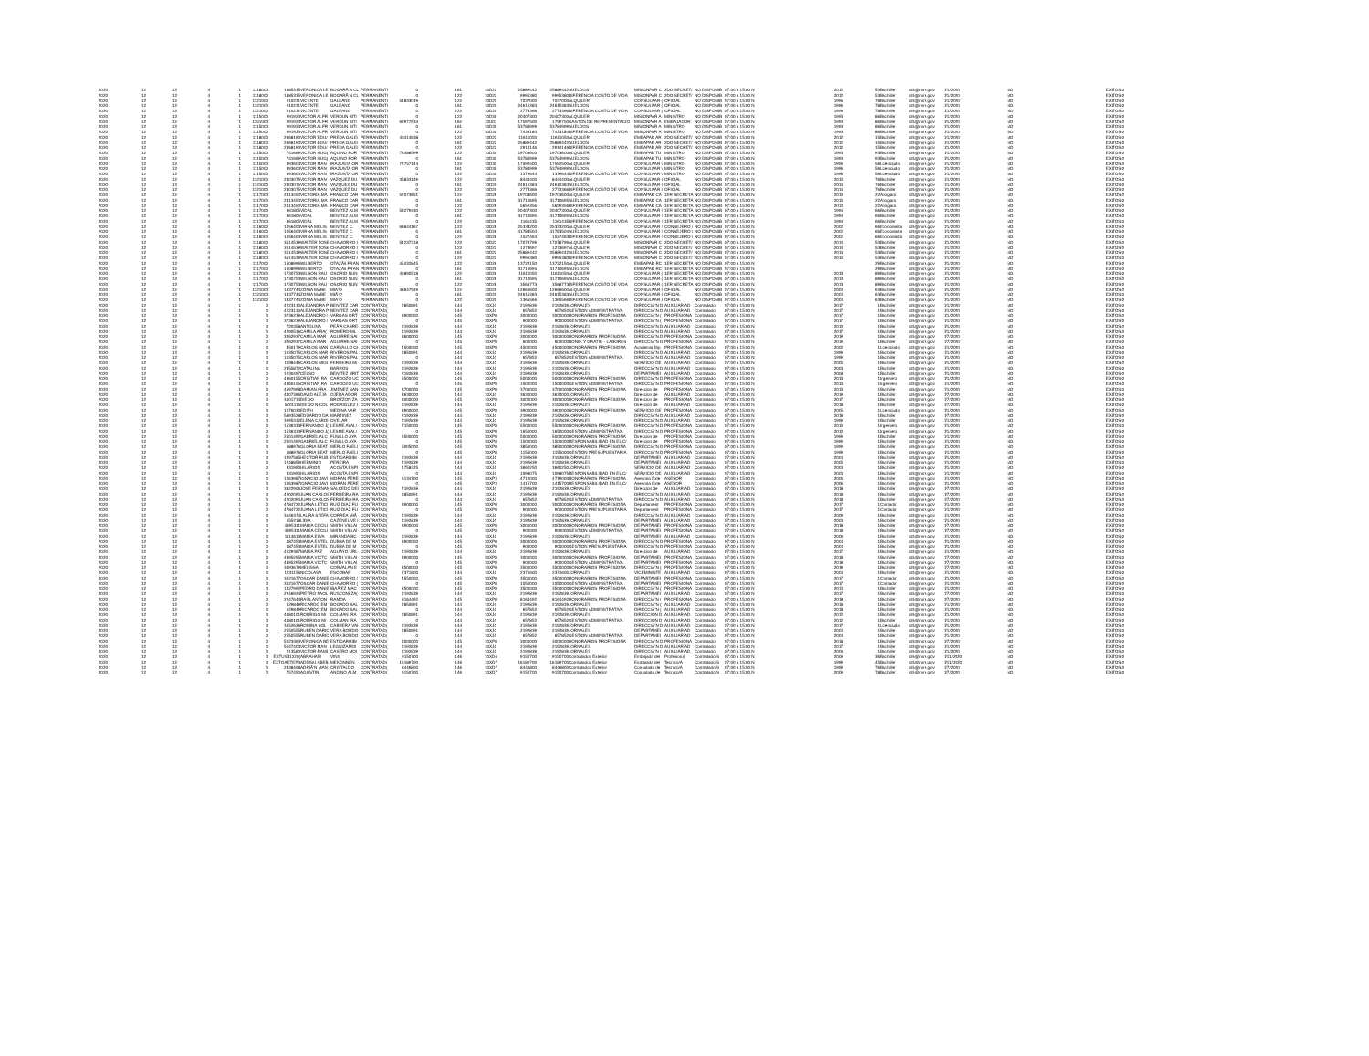| 2020 | 12 | 12 | 4 | 1 | 1118000 | 1885335 | VERONICA LE | BOGARÃ‘N CL | PERMANENTI | 0 | 161 | 10 | D22 | 25889442 | 25889442 | SUELDOS | MISIONPAR C | 2DO SECRET/ | NO DISPONIB | 07:00 a 15:00 N | 2012 | 53 | Bachiller | drh@mre.gov | 1/1/2020 | NO | EXITOSO |
| 2020 | 12 | 12 | 4 | 1 | 1118000 | 1885335 | VERONICA LE | BOGARÃ‘N CL | PERMANENTI | 0 | 122 | 10 | D22 | 9995380 | 9995380 | DIFERENCIA COSTO DE VIDA | MISIONPAR C | 2DO SECRET/ | NO DISPONIB | 07:00 a 15:00 N | 2012 | 53 | Bachiller | drh@mre.gov | 1/1/2020 | NO | EXITOSO |
| 2020 | 12 | 12 | 4 | 1 | 1121000 | 910231 | VICENTE | GALEANO | PERMANENTI | 54833049 | 122 | 10 | D20 | 7037000 | 7037000 | ALQUILER | CONSULPAR ( | OFICIAL | NO DISPONIB | 07:00 a 15:00 N | 1996 | 78 | Bachiller | drh@mre.gov | 1/1/2020 | NO | EXITOSO |
| 2020 | 12 | 12 | 4 | 1 | 1121000 | 910231 | VICENTE | GALEANO | PERMANENTI | 0 | 161 | 10 | D20 | 24615383 | 24615383 | SUELDOS | CONSULPAR ( | OFICIAL | NO DISPONIB | 07:00 a 15:00 N | 1996 | 78 | Bachiller | drh@mre.gov | 1/1/2020 | NO | EXITOSO |
| 2020 | 12 | 12 | 4 | 1 | 1121000 | 910231 | VICENTE | GALEANO | PERMANENTI | 0 | 122 | 10 | D20 | 2773366 | 2773366 | DIFERENCIA COSTO DE VIDA | CONSULPAR ( | OFICIAL | NO DISPONIB | 07:00 a 15:00 N | 1996 | 78 | Bachiller | drh@mre.gov | 1/1/2020 | NO | EXITOSO |
| 2020 | 12 | 12 | 4 | 1 | 1115000 | 991923 | VICTOR ALFR | VERDUN BIT/ | PERMANENTI | 0 | 122 | 10 | D30 | 20407300 | 20407300 | ALQUILER | MISIONPAR A | MINISTRO | NO DISPONIB | 07:00 a 15:00 N | 1993 | 86 | Bachiller | drh@mre.gov | 1/1/2020 | NO | EXITOSO |
| 2020 | 12 | 12 | 4 | 1 | 1151000 | 991923 | VICTOR ALFR | VERDUN BIT/ | PERMANENTI | 62977933 | 162 | 10 | U03 | 17597500 | 1759750 | GASTOS DE REPRESENTACIO | MISIONPAR A | EMBAJADOR | NO DISPONIB | 07:00 a 15:00 N | 1993 | 86 | Bachiller | drh@mre.gov | 1/1/2020 | NO | EXITOSO |
| 2020 | 12 | 12 | 4 | 1 | 1115000 | 991923 | VICTOR ALFR | VERDUN BIT/ | PERMANENTI | 0 | 161 | 10 | D30 | 53784999 | 53784999 | SUELDOS | MISIONPAR A | MINISTRO | NO DISPONIB | 07:00 a 15:00 N | 1993 | 86 | Bachiller | drh@mre.gov | 1/1/2020 | NO | EXITOSO |
| 2020 | 12 | 12 | 4 | 1 | 1115000 | 991923 | VICTOR ALFR | VERDUN BIT/ | PERMANENTI | 0 | 122 | 30 | D30 | 7433184 | 7433184 | DIFERENCIA COSTO DE VIDA | MISIONPAR A | MINISTRO | NO DISPONIB | 07:00 a 15:00 N | 1993 | 86 | Bachiller | drh@mre.gov | 1/1/2020 | NO | EXITOSO |
| 2020 | 12 | 12 | 4 | 1 | 1118000 | 2868190 | VICTOR EDU/ | PREDA GALE/ | PERMANENTI | 40414638 | 122 | 10 | D22 | 11611050 | 11611050 | ALQUILER | EMBAPAR AR | 2DO SECRET/ | NO DISPONIB | 07:00 a 15:00 N | 2012 | 15 | Bachiller | drh@mre.gov | 1/1/2020 | NO | EXITOSO |
| 2020 | 12 | 12 | 4 | 1 | 1118000 | 2868190 | VICTOR EDU/ | PREDA GALE/ | PERMANENTI | 0 | 161 | 10 | D22 | 25889442 | 25889442 | SUELDOS | EMBAPAR AR | 2DO SECRET/ | NO DISPONIB | 07:00 a 15:00 N | 2012 | 15 | Bachiller | drh@mre.gov | 1/1/2020 | NO | EXITOSO |
| 2020 | 12 | 12 | 4 | 1 | 1118000 | 2868190 | VICTOR EDU/ | PREDA GALE/ | PERMANENTI | 0 | 122 | 10 | D22 | 2914146 | 2914146 | DIFERENCIA COSTO DE VIDA | EMBAPAR AR | 2DO SECRET/ | NO DISPONIB | 07:00 a 15:00 N | 2012 | 15 | Bachiller | drh@mre.gov | 1/1/2020 | NO | EXITOSO |
| 2020 | 12 | 12 | 4 | 1 | 1115000 | 741669 | VICTOR HUG( | AQUINO FOR | PERMANENTI | 73488599 | 122 | 10 | D30 | 19703600 | 19703600 | ALQUILER | EMBAPAR TU | MINISTRO | NO DISPONIB | 07:00 a 15:00 N | 1993 | 93 | Bachiller | drh@mre.gov | 1/1/2020 | NO | EXITOSO |
| 2020 | 12 | 12 | 4 | 1 | 1115000 | 741669 | VICTOR HUG( | AQUINO FOR | PERMANENTI | 0 | 161 | 10 | D30 | 53784999 | 53784999 | SUELDOS | EMBAPAR TU | MINISTRO | NO DISPONIB | 07:00 a 15:00 N | 1993 | 93 | Bachiller | drh@mre.gov | 1/1/2020 | NO | EXITOSO |
| 2020 | 12 | 12 | 4 | 1 | 1115000 | 393603 | VICTOR MAN | IRAZUSTA OR | PERMANENTI | 72757143 | 122 | 10 | D30 | 17592500 | 17592500 | ALQUILER | CONSULPAR \ | MINISTRO | NO DISPONIB | 07:00 a 15:00 N | 1996 | 56 | Licenciado | drh@mre.gov | 1/1/2020 | NO | EXITOSO |
| 2020 | 12 | 12 | 4 | 1 | 1115000 | 393603 | VICTOR MAN | IRAZUSTA OR | PERMANENTI | 0 | 161 | 10 | D30 | 53784999 | 53784999 | SUELDOS | CONSULPAR \ | MINISTRO | NO DISPONIB | 07:00 a 15:00 N | 1996 | 56 | Licenciado | drh@mre.gov | 1/1/2020 | NO | EXITOSO |
| 2020 | 12 | 12 | 4 | 1 | 1115000 | 393603 | VICTOR MAN | IRAZUSTA OR | PERMANENTI | 0 | 122 | 10 | D30 | 1379644 | 1379644 | DIFERENCIA COSTO DE VIDA | CONSULPAR \ | MINISTRO | NO DISPONIB | 07:00 a 15:00 N | 1996 | 56 | Licenciado | drh@mre.gov | 1/1/2020 | NO | EXITOSO |
| 2020 | 12 | 12 | 4 | 1 | 1121000 | 2303075 | VICTOR MAN | VAZQUEZ DU | PERMANENTI | 35833149 | 122 | 10 | D20 | 8444400 | 8444400 | ALQUILER | CONSULPAR I | OFICIAL | NO DISPONIB | 07:00 a 15:00 N | 2014 | 76 | Bachiller | drh@mre.gov | 1/1/2020 | NO | EXITOSO |
| 2020 | 12 | 12 | 4 | 1 | 1121000 | 2303075 | VICTOR MAN | VAZQUEZ DU | PERMANENTI | 0 | 161 | 10 | D20 | 24615383 | 24615383 | SUELDOS | CONSULPAR I | OFICIAL | NO DISPONIB | 07:00 a 15:00 N | 2014 | 76 | Bachiller | drh@mre.gov | 1/1/2020 | NO | EXITOSO |
| 2020 | 12 | 12 | 4 | 1 | 1121000 | 2303075 | VICTOR MAN | VAZQUEZ DU | PERMANENTI | 0 | 122 | 10 | D20 | 2773366 | 2773366 | DIFERENCIA COSTO DE VIDA | CONSULPAR I | OFICIAL | NO DISPONIB | 07:00 a 15:00 N | 2014 | 76 | Bachiller | drh@mre.gov | 1/1/2020 | NO | EXITOSO |
| 2020 | 12 | 12 | 4 | 1 | 1117000 | 2313450 | VICTORIA MA | FRANCO CAR | PERMANENTI | 57073651 | 122 | 10 | D26 | 19703600 | 19703600 | ALQUILER | EMBAPAR CA | 1ER SECRETA | NO DISPONIB | 07:00 a 15:00 N | 2010 | 22 | Abogado | drh@mre.gov | 1/1/2020 | NO | EXITOSO |
| 2020 | 12 | 12 | 4 | 1 | 1117000 | 2313450 | VICTORIA MA | FRANCO CAR | PERMANENTI | 0 | 161 | 10 | D26 | 31710695 | 31710695 | SUELDOS | EMBAPAR CA | 1ER SECRETA | NO DISPONIB | 07:00 a 15:00 N | 2010 | 22 | Abogado | drh@mre.gov | 1/1/2020 | NO | EXITOSO |
| 2020 | 12 | 12 | 4 | 1 | 1117000 | 2313450 | VICTORIA MA | FRANCO CAR | PERMANENTI | 0 | 122 | 10 | D26 | 5659356 | 5659356 | DIFERENCIA COSTO DE VIDA | EMBAPAR CA | 1ER SECRETA | NO DISPONIB | 07:00 a 15:00 N | 2010 | 22 | Abogado | drh@mre.gov | 1/1/2020 | NO | EXITOSO |
| 2020 | 12 | 12 | 4 | 1 | 1117000 | 861805 | VIDAL | BENITEZ ALM | PERMANENTI | 53279430 | 122 | 10 | D26 | 20407300 | 20407300 | ALQUILER | CONSULPAR ! | 1ER SECRETA | NO DISPONIB | 07:00 a 15:00 N | 1994 | 66 | Bachiller | drh@mre.gov | 1/1/2020 | NO | EXITOSO |
| 2020 | 12 | 12 | 4 | 1 | 1117000 | 861805 | VIDAL | BENITEZ ALM | PERMANENTI | 0 | 161 | 10 | D26 | 31710695 | 31710695 | SUELDOS | CONSULPAR ! | 1ER SECRETA | NO DISPONIB | 07:00 a 15:00 N | 1994 | 66 | Bachiller | drh@mre.gov | 1/1/2020 | NO | EXITOSO |
| 2020 | 12 | 12 | 4 | 1 | 1117000 | 861805 | VIDAL | BENITEZ ALM | PERMANENTI | 0 | 122 | 10 | D26 | 1161435 | 1161435 | DIFERENCIA COSTO DE VIDA | CONSULPAR ! | 1ER SECRETA | NO DISPONIB | 07:00 a 15:00 N | 1994 | 66 | Bachiller | drh@mre.gov | 1/1/2020 | NO | EXITOSO |
| 2020 | 12 | 12 | 4 | 1 | 1116000 | 1056403 | VIRNA MELIS | BENITEZ C. | PERMANENTI | 68644167 | 122 | 10 | D28 | 25333200 | 25333200 | ALQUILER | CONSULPAR ! | CONSEJERO \ | NO DISPONIB | 07:00 a 15:00 N | 2002 | 66 | Economista | drh@mre.gov | 1/1/2020 | NO | EXITOSO |
| 2020 | 12 | 12 | 4 | 1 | 1116000 | 1056403 | VIRNA MELIS | BENITEZ C. | PERMANENTI | 0 | 161 | 10 | D28 | 41783504 | 41783504 | SUELDOS | CONSULPAR ! | CONSEJERO \ | NO DISPONIB | 07:00 a 15:00 N | 2002 | 66 | Economista | drh@mre.gov | 1/1/2020 | NO | EXITOSO |
| 2020 | 12 | 12 | 4 | 1 | 1116000 | 1056403 | VIRNA MELIS | BENITEZ C. | PERMANENTI | 0 | 122 | 10 | D28 | 1527463 | 1527463 | DIFERENCIA COSTO DE VIDA | CONSULPAR ! | CONSEJERO \ | NO DISPONIB | 07:00 a 15:00 N | 2002 | 66 | Economista | drh@mre.gov | 1/1/2020 | NO | EXITOSO |
| 2020 | 12 | 12 | 4 | 1 | 1118000 | 3514539 | WALTER JOSE | CHAMORRO I | PERMANENTI | 54237318 | 122 | 10 | D22 | 17078799 | 17078799 | ALQUILER | MISIONPAR C | 2DO SECRET/ | NO DISPONIB | 07:00 a 15:00 N | 2014 | 53 | Bachiller | drh@mre.gov | 1/1/2020 | NO | EXITOSO |
| 2020 | 12 | 12 | 4 | 1 | 1118000 | 3514539 | WALTER JOSE | CHAMORRO I | PERMANENTI | 0 | 122 | 10 | D22 | 1273697 | 1273697 | ALQUILER | MISIONPAR C | 2DO SECRET/ | NO DISPONIB | 07:00 a 15:00 N | 2014 | 53 | Bachiller | drh@mre.gov | 1/1/2020 | NO | EXITOSO |
| 2020 | 12 | 12 | 4 | 1 | 1118000 | 3514539 | WALTER JOSE | CHAMORRO I | PERMANENTI | 0 | 161 | 10 | D22 | 25889442 | 25889442 | SUELDOS | MISIONPAR C | 2DO SECRET/ | NO DISPONIB | 07:00 a 15:00 N | 2014 | 53 | Bachiller | drh@mre.gov | 1/1/2020 | NO | EXITOSO |
| 2020 | 12 | 12 | 4 | 1 | 1118000 | 3514539 | WALTER JOSE | CHAMORRO I | PERMANENTI | 0 | 122 | 10 | D22 | 9995380 | 9995380 | DIFERENCIA COSTO DE VIDA | MISIONPAR C | 2DO SECRET/ | NO DISPONIB | 07:00 a 15:00 N | 2014 | 53 | Bachiller | drh@mre.gov | 1/1/2020 | NO | EXITOSO |
| 2020 | 12 | 12 | 4 | 1 | 1117000 | 1508996 | WILBERTO | OTAZÃš FRAN | PERMANENTI | 45432845 | 122 | 10 | D26 | 13722150 | 13722150 | ALQUILER | EMBAPAR RC | 1ER SECRETA | NO DISPONIB | 07:00 a 15:00 N | | 29 | Bachiller | drh@mre.gov | 1/1/2020 | NO | EXITOSO |
| 2020 | 12 | 12 | 4 | 1 | 1117000 | 1508996 | WILBERTO | OTAZÃš FRAN | PERMANENTI | 0 | 161 | 10 | D26 | 31710695 | 31710695 | SUELDOS | EMBAPAR RC | 1ER SECRETA | NO DISPONIB | 07:00 a 15:00 N | | 29 | Bachiller | drh@mre.gov | 1/1/2020 | NO | EXITOSO |
| 2020 | 12 | 12 | 4 | 1 | 1117000 | 1730753 | WILSON RAU | OSORIO NUN | PERMANENTI | 46890518 | 122 | 10 | D26 | 11611050 | 11611050 | ALQUILER | CONSULPAR ( | 1ER SECRETA | NO DISPONIB | 07:00 a 15:00 N | 2013 | 89 | Bachiller | drh@mre.gov | 1/1/2020 | NO | EXITOSO |
| 2020 | 12 | 12 | 4 | 1 | 1117000 | 1730753 | WILSON RAU | OSORIO NUN | PERMANENTI | 0 | 161 | 10 | D26 | 31710695 | 31710695 | SUELDOS | CONSULPAR ( | 1ER SECRETA | NO DISPONIB | 07:00 a 15:00 N | 2013 | 89 | Bachiller | drh@mre.gov | 1/1/2020 | NO | EXITOSO |
| 2020 | 12 | 12 | 4 | 1 | 1117000 | 1730753 | WILSON RAU | OSORIO NUN | PERMANENTI | 0 | 122 | 10 | D26 | 3568773 | 3568773 | DIFERENCIA COSTO DE VIDA | CONSULPAR ( | 1ER SECRETA | NO DISPONIB | 07:00 a 15:00 N | 2013 | 89 | Bachiller | drh@mre.gov | 1/1/2020 | NO | EXITOSO |
| 2020 | 12 | 12 | 4 | 1 | 1121000 | 1337744 | ZONIA MABE | MIÃ‘O | PERMANENTI | 38647549 | 122 | 10 | D20 | 12666600 | 12666600 | ALQUILER | CONSULPAR I | OFICIAL | NO DISPONIB | 07:00 a 15:00 N | 2004 | 63 | Bachiller | drh@mre.gov | 1/1/2020 | NO | EXITOSO |
| 2020 | 12 | 12 | 4 | 1 | 1121000 | 1337744 | ZONIA MABE | MIÃ‘O | PERMANENTI | 0 | 161 | 10 | D20 | 24615383 | 24615383 | SUELDOS | CONSULPAR I | OFICIAL | NO DISPONIB | 07:00 a 15:00 N | 2004 | 63 | Bachiller | drh@mre.gov | 1/1/2020 | NO | EXITOSO |
| 2020 | 12 | 12 | 4 | 1 | 1121000 | 1337744 | ZONIA MABE | MIÃ‘O | PERMANENTI | 0 | 122 | 10 | D20 | 1365566 | 1365566 | DIFERENCIA COSTO DE VIDA | CONSULPAR I | OFICIAL | NO DISPONIB | 07:00 a 15:00 N | 2004 | 63 | Bachiller | drh@mre.gov | 1/1/2020 | NO | EXITOSO |
| 2020 | 12 | 12 | 4 | 1 | 0 | 4223130 | ALEJANDRA P | BENITEZ CAR | CONTRATAD( | 2850691 | 144 | 10 | XJ4 | 2192839 | 2192839 | JORNALES | DIRECCIÃ“N D | AUXILIAR AD | Contratado | 07:00 a 15:00 N | 2017 | 1 | Bachiller | drh@mre.gov | 1/1/2020 | NO | EXITOSO |
| 2020 | 12 | 12 | 4 | 1 | 0 | 4223130 | ALEJANDRA P | BENITEZ CAR | CONTRATAD( | 0 | 144 | 10 | XJ4 | 657852 | 657852 | GESTION ADMINISTRATIVA | DIRECCIÃ“N D | AUXILIAR AD | Contratado | 07:00 a 15:00 N | 2017 | 1 | Bachiller | drh@mre.gov | 1/1/2020 | NO | EXITOSO |
| 2020 | 12 | 12 | 4 | 1 | 0 | 3736239 | ALEJANDRO / | VARGAS ORT | CONTRATAD( | 3900000 | 145 | 10 | XP8 | 3000000 | 3000000 | HONORARIOS PROFESIONA | DIRECCIÃ“N ( | PROFESIONA | Contratado | 07:00 a 15:00 N | 2017 | 1 | Bachiller | drh@mre.gov | 1/1/2020 | NO | EXITOSO |
| 2020 | 12 | 12 | 4 | 1 | 0 | 3736239 | ALEJANDRO / | VARGAS ORT | CONTRATAD( | 0 | 145 | 30 | XP8 | 900000 | 900000 | GESTION ADMINISTRATIVA | DIRECCIÃ“N ( | PROFESIONA | Contratado | 07:00 a 15:00 N | 2017 | 1 | Bachiller | drh@mre.gov | 1/1/2020 | NO | EXITOSO |
| 2020 | 12 | 12 | 4 | 1 | 0 | 720358 | ANTOLINA | PEÃ‘A CABRE | CONTRATAD( | 2192839 | 144 | 10 | XJ4 | 2192839 | 2192839 | JORNALES | DIRECCIÃ“N D | AUXILIAR AD | Contratado | 07:00 a 15:00 N | 2010 | 1 | Bachiller | drh@mre.gov | 1/1/2020 | NO | EXITOSO |
| 2020 | 12 | 12 | 4 | 1 | 0 | 4290536 | CAMILA ARA( | ROMERO ML | CONTRATAD( | 2192839 | 144 | 10 | XJ4 | 2192839 | 2192839 | JORNALES | DIRECCIÃ“N D | AUXILIAR AD | Contratado | 07:00 a 15:00 N | 2017 | 1 | Bachiller | drh@mre.gov | 1/1/2020 | NO | EXITOSO |
| 2020 | 12 | 12 | 4 | 1 | 0 | 3262937 | CAMILA MAR | AGUIRRE SAI | CONTRATAD( | 3600000 | 145 | 10 | XP8 | 3000000 | 3000000 | HONORARIOS PROFESIONA | DIRECCIÃ“N D | PROFESIONA | Contratado | 07:00 a 15:00 N | 2019 | 1 | Bachiller | drh@mre.gov | 1/7/2020 | NO | EXITOSO |
| 2020 | 12 | 12 | 4 | 1 | 0 | 3262937 | CAMILA MAR | AGUIRRE SAI | CONTRATAD( | 0 | 145 | 30 | XP8 | 600000 | 600000 | BONIF. Y GRATIF. - LABORES | DIRECCIÃ“N D | PROFESIONA | Contratado | 07:00 a 15:00 N | 2019 | 1 | Bachiller | drh@mre.gov | 1/7/2020 | NO | EXITOSO |
| 2020 | 12 | 12 | 4 | 1 | 0 | 350179 | CARLOS MAN | CARVALLO GI | CONTRATAD( | 4500000 | 145 | 30 | XP8 | 4500000 | 4500000 | HONORARIOS PROFESIONA | Academia Dip | PROFESIONA | Contratado | 07:00 a 15:00 N | 2002 | 1 | Licenciado | drh@mre.gov | 1/1/2020 | NO | EXITOSO |
| 2020 | 12 | 12 | 4 | 1 | 0 | 1035075 | CARLOS MAR | RIVEROS PAL | CONTRATAD( | 2850691 | 144 | 10 | XJ4 | 2192839 | 2192839 | JORNALES | DIRECCIÃ“N D | AUXILIAR AD | Contratado | 07:00 a 15:00 N | 1999 | 1 | Bachiller | drh@mre.gov | 1/1/2020 | NO | EXITOSO |
| 2020 | 12 | 12 | 4 | 1 | 0 | 1035075 | CARLOS MAR | RIVEROS PAL | CONTRATAD( | 0 | 144 | 10 | XJ4 | 657852 | 657852 | GESTION ADMINISTRATIVA | DIRECCIÃ“N D | AUXILIAR AD | Contratado | 07:00 a 15:00 N | 1999 | 1 | Bachiller | drh@mre.gov | 1/1/2020 | NO | EXITOSO |
| 2020 | 12 | 12 | 4 | 1 | 0 | 1198446 | CARLOS MIGI | FERREIRA M/ | CONTRATAD( | 2192839 | 144 | 10 | XJ4 | 2192839 | 2192839 | JORNALES | SERVICIO DE | AUXILIAR AD | Contratado | 07:00 a 15:00 N | 2005 | 1 | Bachiller | drh@mre.gov | 1/1/2020 | NO | EXITOSO |
| 2020 | 12 | 12 | 4 | 1 | 0 | 2355872 | CATALINA | BARROS | CONTRATAD( | 2192839 | 144 | 10 | XJ4 | 2192839 | 2192839 | JORNALES | DIRECCIÃ“N D | AUXILIAR AD | Contratado | 07:00 a 15:00 N | 2003 | 1 | Bachiller | drh@mre.gov | 1/1/2020 | NO | EXITOSO |
| 2020 | 12 | 12 | 4 | 1 | 0 | 1230497 | CELSO | BENITEZ BRIT | CONTRATAD( | 2192839 | 144 | 10 | XJ4 | 2192839 | 2192839 | JORNALES | DEPARTAMEI | AUXILIAR AD | Contratado | 07:00 a 15:00 N | 2008 | 1 | Bachiller | drh@mre.gov | 1/1/2020 | NO | EXITOSO |
| 2020 | 12 | 12 | 4 | 1 | 0 | 4360155 | CRISTIAN RA | CARDOZO UC | CONTRATAD( | 6500000 | 145 | 30 | XP8 | 5000000 | 5000000 | HONORARIOS PROFESIONA | DIRECCIÃ“N D | PROFESIONA | Contratado | 07:00 a 15:00 N | 2013 | 1 | Ingeniero | drh@mre.gov | 1/1/2020 | NO | EXITOSO |
| 2020 | 12 | 12 | 4 | 1 | 0 | 4360155 | CRISTIAN RA | CARDOZO UC | CONTRATAD( | 0 | 145 | 30 | XP8 | 1500000 | 1500000 | GESTION ADMINISTRATIVA | DIRECCIÃ“N D | PROFESIONA | Contratado | 07:00 a 15:00 N | 2013 | 1 | Ingeniero | drh@mre.gov | 1/1/2020 | NO | EXITOSO |
| 2020 | 12 | 12 | 4 | 1 | 0 | 4597998 | DAMIAN FRA | JIMENEZ SAN | CONTRATAD( | 3700000 | 145 | 10 | XP8 | 3700000 | 3700000 | HONORARIOS PROFESIONA | Direccion de | PROFESIONA | Contratado | 07:00 a 15:00 N | 2013 | 1 | Bachiller | drh@mre.gov | 1/1/2020 | NO | EXITOSO |
| 2020 | 12 | 12 | 4 | 1 | 0 | 4407366 | DAVID ALEJA | OJEDA ADOR | CONTRATAD( | 3630000 | 144 | 10 | XJ4 | 3630000 | 3630000 | JORNALES | Direccion de | AUXILIAR AD | Contratado | 07:00 a 15:00 N | 2019 | 1 | Bachiller | drh@mre.gov | 1/7/2020 | NO | EXITOSO |
| 2020 | 12 | 12 | 4 | 1 | 0 | 3601714 | DIEGO | BROZZON ZA | CONTRATAD( | 3000000 | 145 | 10 | XP8 | 3000000 | 3000000 | HONORARIOS PROFESIONA | Direccion de | PROFESIONA | Contratado | 07:00 a 15:00 N | 2017 | 1 | Bachiller | drh@mre.gov | 1/7/2020 | NO | EXITOSO |
| 2020 | 12 | 12 | 4 | 1 | 0 | 5201115 | DIEGO NICOL | RODRIGUEZ I | CONTRATAD( | 2192839 | 144 | 10 | XJ4 | 2192839 | 2192839 | JORNALES | Direccion de | AUXILIAR AD | Contratado | 07:00 a 15:00 N | 2018 | 1 | Bachiller | drh@mre.gov | 1/7/2020 | NO | EXITOSO |
| 2020 | 12 | 12 | 4 | 1 | 0 | 1076030 | EDITH | MEDINA VAR | CONTRATAD( | 3900000 | 145 | 30 | XP8 | 3900000 | 3900000 | HONORARIOS PROFESIONA | SERVICIO DE | PROFESIONA | Contratado | 07:00 a 15:00 N | 2005 | 1 | Licenciado | drh@mre.gov | 1/1/2020 | NO | EXITOSO |
| 2020 | 12 | 12 | 4 | 1 | 0 | 5893528 | EDUARDO DA | MARTINEZ | CONTRATAD( | 2192839 | 144 | 10 | XJ4 | 2192839 | 2192839 | JORNALES | DIRECCIÃ“N D | AUXILIAR AD | Contratado | 07:00 a 15:00 N | 2018 | 1 | Bachiller | drh@mre.gov | 1/7/2020 | NO | EXITOSO |
| 2020 | 12 | 12 | 4 | 1 | 0 | 3995312 | ELENA CAROI | OVELAR | CONTRATAD( | 2192839 | 144 | 10 | XJ4 | 2192839 | 2192839 | JORNALES | DIRECCIÃ“N D | AUXILIAR AD | Contratado | 07:00 a 15:00 N | 1999 | 1 | Bachiller | drh@mre.gov | 1/1/2020 | NO | EXITOSO |
| 2020 | 12 | 12 | 4 | 1 | 0 | 1536333 | FERNANDO J( | LESME AYAL/ | CONTRATAD( | 7150000 | 145 | 30 | XP8 | 5500000 | 5500000 | HONORARIOS PROFESIONA | DIRECCIÃ“N D | PROFESIONA | Contratado | 07:00 a 15:00 N | 2010 | 1 | Ingeniero | drh@mre.gov | 1/1/2020 | NO | EXITOSO |
| 2020 | 12 | 12 | 4 | 1 | 0 | 1536333 | FERNANDO J( | LESME AYAL/ | CONTRATAD( | 0 | 145 | 30 | XP8 | 1650000 | 1650000 | GESTION ADMINISTRATIVA | DIRECCIÃ“N D | PROFESIONA | Contratado | 07:00 a 15:00 N | 2010 | 1 | Ingeniero | drh@mre.gov | 1/1/2020 | NO | EXITOSO |
| 2020 | 12 | 12 | 4 | 1 | 0 | 2501492 | GABRIEL ALC | FUSILLO AYA | CONTRATAD( | 6500000 | 145 | 30 | XP8 | 5000000 | 5000000 | HONORARIOS PROFESIONA | Direccion de | PROFESIONA | Contratado | 07:00 a 15:00 N | 1999 | 1 | Bachiller | drh@mre.gov | 1/1/2020 | NO | EXITOSO |
| 2020 | 12 | 12 | 4 | 1 | 0 | 2501492 | GABRIEL ALC | FUSILLO AYA | CONTRATAD( | 0 | 145 | 30 | XP8 | 1500000 | 1500000 | RESPONSABILIDAD EN EL C/ | Direccion de | PROFESIONA | Contratado | 07:00 a 15:00 N | 1999 | 1 | Bachiller | drh@mre.gov | 1/1/2020 | NO | EXITOSO |
| 2020 | 12 | 12 | 4 | 1 | 0 | 688976 | GLORIA BEAT | MERLO FAELI | CONTRATAD( | 5005000 | 145 | 30 | XP8 | 3850000 | 3850000 | HONORARIOS PROFESIONA | DIRECCIÃ“N D | PROFESIONA | Contratado | 07:00 a 15:00 N | 1999 | 1 | Bachiller | drh@mre.gov | 1/1/2020 | NO | EXITOSO |
| 2020 | 12 | 12 | 4 | 1 | 0 | 688976 | GLORIA BEAT | MERLO FAELI | CONTRATAD( | 0 | 145 | 30 | XP8 | 1155000 | 1155000 | GESTION PRESUPUESTARIA | DIRECCIÃ“N D | PROFESIONA | Contratado | 07:00 a 15:00 N | 1999 | 1 | Bachiller | drh@mre.gov | 1/1/2020 | NO | EXITOSO |
| 2020 | 12 | 12 | 4 | 1 | 0 | 1297585 | HECTOR RUB | ESTIGARRIB/ | CONTRATAD( | 2192839 | 144 | 10 | XJ4 | 2192839 | 2192839 | JORNALES | DEPARTAMEI | AUXILIAR AD | Contratado | 07:00 a 15:00 N | 2004 | 1 | Bachiller | drh@mre.gov | 1/1/2020 | NO | EXITOSO |
| 2020 | 12 | 12 | 4 | 1 | 0 | 1248859 | HERMINIO | PEREIRA | CONTRATAD( | 2192839 | 144 | 10 | XJ4 | 2192839 | 2192839 | JORNALES | DEPARTAMEI | AUXILIAR AD | Contratado | 07:00 a 15:00 N | 2005 | 1 | Bachiller | drh@mre.gov | 1/1/2020 | NO | EXITOSO |
| 2020 | 12 | 12 | 4 | 1 | 0 | 331990 | HILARION | ACOSTA ESPI | CONTRATAD( | 4758325 | 144 | 10 | XJ4 | 3660250 | 3660250 | JORNALES | SERVICIO DE | AUXILIAR AD | Contratado | 07:00 a 15:00 N | 2003 | 1 | Bachiller | drh@mre.gov | 1/1/2020 | NO | EXITOSO |
| 2020 | 12 | 12 | 4 | 1 | 0 | 331990 | HILARION | ACOSTA ESPI | CONTRATAD( | 0 | 144 | 10 | XJ4 | 1098075 | 1098075 | RESPONSABILIDAD EN EL C/ | SERVICIO DE | AUXILIAR AD | Contratado | 07:00 a 15:00 N | 2003 | 1 | Bachiller | drh@mre.gov | 1/1/2020 | NO | EXITOSO |
| 2020 | 12 | 12 | 4 | 1 | 0 | 1063987 | IGNACIO JAVI | MORAN PERE | CONTRATAD( | 6134700 | 145 | 30 | XP3 | 4719000 | 4719000 | HONORARIOS PROFESIONA | Asesoria Exte | ASESOR | Contratado | 07:00 a 15:00 N | 2006 | 1 | Bachiller | drh@mre.gov | 1/1/2020 | NO | EXITOSO |
| 2020 | 12 | 12 | 4 | 1 | 0 | 1063987 | IGNACIO JAVI | MORAN PERE | CONTRATAD( | 0 | 145 | 30 | XP3 | 1415700 | 1415700 | RESPONSABILIDAD EN EL C/ | Asesoria Exte | ASESOR | Contratado | 07:00 a 15:00 N | 2006 | 1 | Bachiller | drh@mre.gov | 1/1/2020 | NO | EXITOSO |
| 2020 | 12 | 12 | 4 | 1 | 0 | 3822906 | JOSE FERNAN | SALCEDO DEI | CONTRATAD( | 2192839 | 144 | 10 | XJ4 | 2192839 | 2192839 | JORNALES | Direccion de | AUXILIAR AD | Contratado | 07:00 a 15:00 N | 2018 | 1 | Bachiller | drh@mre.gov | 1/7/2020 | NO | EXITOSO |
| 2020 | 12 | 12 | 4 | 1 | 0 | 4202090 | JUAN CARLOS | FERREIRA RA | CONTRATAD( | 2850691 | 144 | 10 | XJ4 | 2192839 | 2192839 | JORNALES | DIRECCIÃ“N D | AUXILIAR AD | Contratado | 07:00 a 15:00 N | 2018 | 1 | Bachiller | drh@mre.gov | 1/7/2020 | NO | EXITOSO |
| 2020 | 12 | 12 | 4 | 1 | 0 | 4202090 | JUAN CARLOS | FERREIRA RA | CONTRATAD( | 0 | 144 | 10 | XJ4 | 657852 | 657852 | GESTION ADMINISTRATIVA | DIRECCIÃ“N D | AUXILIAR AD | Contratado | 07:00 a 15:00 N | 2018 | 1 | Bachiller | drh@mre.gov | 1/7/2020 | NO | EXITOSO |
| 2020 | 12 | 12 | 4 | 1 | 0 | 4784722 | JUANA LETICI | RUIZ DIAZ FLI | CONTRATAD( | 3900000 | 145 | 30 | XP8 | 3000000 | 3000000 | HONORARIOS PROFESIONA | Departament | PROFESIONA | Contratado | 07:00 a 15:00 N | 2017 | 1 | Contador | drh@mre.gov | 1/1/2020 | NO | EXITOSO |
| 2020 | 12 | 12 | 4 | 1 | 0 | 4784722 | JUANA LETICI | RUIZ DIAZ FLI | CONTRATAD( | 0 | 145 | 30 | XP8 | 900000 | 900000 | GESTION PRESUPUESTARIA | Departament | PROFESIONA | Contratado | 07:00 a 15:00 N | 2017 | 1 | Contador | drh@mre.gov | 1/1/2020 | NO | EXITOSO |
| 2020 | 12 | 12 | 4 | 1 | 0 | 3646374 | LAURA STEFA | CORREA MIÃ | CONTRATAD( | 2192839 | 144 | 10 | XJ4 | 2192839 | 2192839 | JORNALES | DIRECCIÃ“N D | AUXILIAR AD | Contratado | 07:00 a 15:00 N | 2009 | 1 | Bachiller | drh@mre.gov | 1/1/2020 | NO | EXITOSO |
| 2020 | 12 | 12 | 4 | 1 | 0 | 655218 | LIDIA | CAZENEUVE I | CONTRATAD( | 2192839 | 144 | 10 | XJ4 | 2192839 | 2192839 | JORNALES | DEPARTAMEI | AUXILIAR AD | Contratado | 07:00 a 15:00 N | 2003 | 1 | Bachiller | drh@mre.gov | 1/1/2020 | NO | EXITOSO |
| 2020 | 12 | 12 | 4 | 1 | 0 | 4895311 | MARIA CECILI | SMITH VILLAI | CONTRATAD( | 3900000 | 145 | 10 | XP8 | 3000000 | 3000000 | HONORARIOS PROFESIONA | DEPARTAMEI | PROFESIONA | Contratado | 07:00 a 15:00 N | 2018 | 1 | Bachiller | drh@mre.gov | 1/7/2020 | NO | EXITOSO |
| 2020 | 12 | 12 | 4 | 1 | 0 | 4895311 | MARIA CECILI | SMITH VILLAI | CONTRATAD( | 0 | 145 | 30 | XP8 | 900000 | 900000 | GESTION ADMINISTRATIVA | DEPARTAMEI | PROFESIONA | Contratado | 07:00 a 15:00 N | 2018 | 1 | Bachiller | drh@mre.gov | 1/7/2020 | NO | EXITOSO |
| 2020 | 12 | 12 | 4 | 1 | 0 | 1114613 | MARIA ELVA | MIRANDA BC | CONTRATAD( | 2192839 | 144 | 10 | XJ4 | 2192839 | 2192839 | JORNALES | DEPARTAMEI | AUXILIAR AD | Contratado | 07:00 a 15:00 N | 2009 | 1 | Bachiller | drh@mre.gov | 1/1/2020 | NO | EXITOSO |
| 2020 | 12 | 12 | 4 | 1 | 0 | 487453 | MARIA ESTEL | DUBBA DE M | CONTRATAD( | 3900000 | 145 | 30 | XP8 | 3000000 | 3000000 | HONORARIOS PROFESIONA | DIRECCIÃ“N D | PROFESIONA | Contratado | 07:00 a 15:00 N | 2004 | 1 | Bachiller | drh@mre.gov | 1/1/2020 | NO | EXITOSO |
| 2020 | 12 | 12 | 4 | 1 | 0 | 487453 | MARIA ESTEL | DUBBA DE M | CONTRATAD( | 0 | 145 | 30 | XP8 | 900000 | 900000 | GESTION PRESUPUESTARIA | DIRECCIÃ“N D | PROFESIONA | Contratado | 07:00 a 15:00 N | 2004 | 1 | Bachiller | drh@mre.gov | 1/1/2020 | NO | EXITOSO |
| 2020 | 12 | 12 | 4 | 1 | 0 | 4629367 | MARIA PAZ | AGUAYO URL | CONTRATAD( | 2192839 | 144 | 10 | XJ4 | 2192839 | 2192839 | JORNALES | Direccion de | AUXILIAR AD | Contratado | 07:00 a 15:00 N | 2017 | 1 | Bachiller | drh@mre.gov | 1/1/2020 | NO | EXITOSO |
| 2020 | 12 | 12 | 4 | 1 | 0 | 4895295 | MARIA VICTC | SMITH VILLAI | CONTRATAD( | 3900000 | 145 | 30 | XP8 | 3000000 | 3000000 | HONORARIOS PROFESIONA | DEPARTAMEI | PROFESIONA | Contratado | 07:00 a 15:00 N | 2018 | 1 | Bachiller | drh@mre.gov | 1/7/2020 | NO | EXITOSO |
| 2020 | 12 | 12 | 4 | 1 | 0 | 4895295 | MARIA VICTC | SMITH VILLAI | CONTRATAD( | 0 | 145 | 30 | XP8 | 900000 | 900000 | GESTION ADMINISTRATIVA | DEPARTAMEI | PROFESIONA | Contratado | 07:00 a 15:00 N | 2018 | 1 | Bachiller | drh@mre.gov | 1/7/2020 | NO | EXITOSO |
| 2020 | 12 | 12 | 4 | 1 | 0 | 3493679 | MELISSA | CORVALAN E | CONTRATAD( | 3500000 | 145 | 10 | XP8 | 3500000 | 3500000 | HONORARIOS PROFESIONA | DIRECCIÃ“N ( | PROFESIONA | Contratado | 07:00 a 15:00 N | 2019 | 1 | Bachiller | drh@mre.gov | 1/7/2020 | NO | EXITOSO |
| 2020 | 12 | 12 | 4 | 1 | 0 | 1231156 | NICOLASA | ESCOBAR | CONTRATAD( | 2371600 | 144 | 10 | XJ4 | 2371600 | 2371600 | JORNALES | VICEMINISTE | AUXILIAR AD | Contratado | 07:00 a 15:00 N | 2004 | 1 | Bachiller | drh@mre.gov | 1/1/2020 | NO | EXITOSO |
| 2020 | 12 | 12 | 4 | 1 | 0 | 3621677 | OSCAR DANIE | CHAMORRO ( | CONTRATAD( | 4550000 | 145 | 30 | XP8 | 3500000 | 3500000 | HONORARIOS PROFESIONA | DEPARTAMEI | PROFESIONA | Contratado | 07:00 a 15:00 N | 2017 | 1 | Contador | drh@mre.gov | 1/1/2020 | NO | EXITOSO |
| 2020 | 12 | 12 | 4 | 1 | 0 | 3621677 | OSCAR DANIE | CHAMORRO ( | CONTRATAD( | 0 | 145 | 30 | XP8 | 1050000 | 1050000 | GESTION ADMINISTRATIVA | DEPARTAMEI | PROFESIONA | Contratado | 07:00 a 15:00 N | 2017 | 1 | Contador | drh@mre.gov | 1/1/2020 | NO | EXITOSO |
| 2020 | 12 | 12 | 4 | 1 | 0 | 1427992 | PEDRO DANIE | IBAÃ‘EZ MAC | CONTRATAD( | 3500000 | 145 | 30 | XP8 | 3500000 | 3500000 | HONORARIOS PROFESIONA | DIRECCIÃ“N ( | PROFESIONA | Contratado | 07:00 a 15:00 N | 2014 | 1 | Bachiller | drh@mre.gov | 1/1/2020 | NO | EXITOSO |
| 2020 | 12 | 12 | 4 | 1 | 0 | 2946924 | PIETRO PAOL | RUSCONI ZA( | CONTRATAD( | 2192839 | 144 | 10 | XJ4 | 2192839 | 2192839 | JORNALES | DEPARTAMEI | AUXILIAR AD | Contratado | 07:00 a 15:00 N | 2017 | 1 | Bachiller | drh@mre.gov | 1/7/2020 | NO | EXITOSO |
| 2020 | 12 | 12 | 4 | 1 | 0 | 2247644 | RAUL ANTON | RAMOA | CONTRATAD( | 8164492 | 145 | 30 | XP8 | 8164492 | 8164492 | HONORARIOS PROFESIONA | DIRECCIÃ“N ( | PROFESIONA | Contratado | 07:00 a 15:00 N | 2018 | 1 | Bachiller | drh@mre.gov | 1/7/2020 | NO | EXITOSO |
| 2020 | 12 | 12 | 4 | 1 | 0 | 629849 | RICARDO EM | BOGADO SAL | CONTRATAD( | 2850691 | 144 | 10 | XJ4 | 2192839 | 2192839 | JORNALES | DIRECCIÃ“N ( | AUXILIAR AD | Contratado | 07:00 a 15:00 N | 2018 | 1 | Bachiller | drh@mre.gov | 1/1/2020 | NO | EXITOSO |
| 2020 | 12 | 12 | 4 | 1 | 0 | 629849 | RICARDO EM | BOGADO SAL | CONTRATAD( | 0 | 144 | 10 | XJ4 | 657852 | 657852 | GESTION ADMINISTRATIVA | DIRECCIÃ“N ( | AUXILIAR AD | Contratado | 07:00 a 15:00 N | 2018 | 1 | Bachiller | drh@mre.gov | 1/1/2020 | NO | EXITOSO |
| 2020 | 12 | 12 | 4 | 1 | 0 | 4480101 | RODRIGO M/ | COLMAN IRA | CONTRATAD( | 2850691 | 144 | 10 | XJ4 | 2192839 | 2192839 | JORNALES | DIRECCION D | AUXILIAR AD | Contratado | 07:00 a 15:00 N | 2012 | 1 | Bachiller | drh@mre.gov | 1/1/2020 | NO | EXITOSO |
| 2020 | 12 | 12 | 4 | 1 | 0 | 4480101 | RODRIGO M/ | COLMAN IRA | CONTRATAD( | 0 | 144 | 10 | XJ4 | 657852 | 657852 | GESTION ADMINISTRATIVA | DIRECCION D | AUXILIAR AD | Contratado | 07:00 a 15:00 N | 2012 | 1 | Bachiller | drh@mre.gov | 1/1/2020 | NO | EXITOSO |
| 2020 | 12 | 12 | 4 | 1 | 0 | 3652626 | ROMINA SOL | CABRERA VAI | CONTRATAD( | 2192839 | 144 | 10 | XJ4 | 2192839 | 2192839 | JORNALES | DIRECCIÃ“N D | AUXILIAR AD | Contratado | 07:00 a 15:00 N | 2017 | 1 | Licenciado | drh@mre.gov | 1/1/2020 | NO | EXITOSO |
| 2020 | 12 | 12 | 4 | 1 | 0 | 2550555 | RUBEN DARIC | VERA BORDO | CONTRATAD( | 2850691 | 144 | 10 | XJ4 | 2192839 | 2192839 | JORNALES | DEPARTAMEI | AUXILIAR AD | Contratado | 07:00 a 15:00 N | 2004 | 1 | Bachiller | drh@mre.gov | 1/1/2020 | NO | EXITOSO |
| 2020 | 12 | 12 | 4 | 1 | 0 | 2550555 | RUBEN DARIC | VERA BORDO | CONTRATAD( | 0 | 144 | 10 | XJ4 | 657852 | 657852 | GESTION ADMINISTRATIVA | DEPARTAMEI | AUXILIAR AD | Contratado | 07:00 a 15:00 N | 2004 | 1 | Bachiller | drh@mre.gov | 1/1/2020 | NO | EXITOSO |
| 2020 | 12 | 12 | 4 | 1 | 0 | 5023393 | VERONICA BE | ESTIGARRIB/ | CONTRATAD( | 3000000 | 145 | 10 | XP8 | 3000000 | 3000000 | HONORARIOS PROFESIONA | DIRECCIÃ“N D | PROFESIONA | Contratado | 07:00 a 15:00 N | 2018 | 1 | Bachiller | drh@mre.gov | 1/7/2020 | NO | EXITOSO |
| 2020 | 12 | 12 | 4 | 1 | 0 | 5047403 | VICTOR MAN | LEGUIZAMOI | CONTRATAD( | 2192839 | 144 | 10 | XJ4 | 2192839 | 2192839 | JORNALES | DIRECCIÃ“N D | AUXILIAR AD | Contratado | 07:00 a 15:00 N | 2017 | 1 | Bachiller | drh@mre.gov | 1/1/2020 | NO | EXITOSO |
| 2020 | 12 | 12 | 4 | 1 | 0 | 213560 | VICTOR RAMI | CASTRO MOI | CONTRATAD( | 2192839 | 144 | 10 | XJ4 | 2192839 | 2192839 | JORNALES | DIRECCIÃ“N ( | AUXILIAR AD | Contratado | 07:00 a 15:00 N | 2009 | 1 | Bachiller | drh@mre.gov | 1/1/2020 | NO | EXITOSO |
| 2020 | 12 | 12 | 4 | 1 | 0 | EXTUS31220( | ABRAHAM | VINS | CONTRATAD( | 9150700 | 146 | 10 | XD6 | 9150700 | 9150700 | Contratados Exterior | Embajada del | Profesional | Contratado S | 07:00 a 15:00 N | 2009 | 36 | Bachiller | drh@mre.gov | 1/11/2020 | NO | EXITOSO |
| 2020 | 12 | 12 | 4 | 1 | 0 | EXTQAETEP3 | ADDISU ABEB | MEKONNEN | CONTRATAD( | 16189700 | 146 | 10 | XD7 | 16189700 | 16189700 | Contratados Exterior | Embajada del | Tecnico/A | Contratado S | 07:00 a 15:00 N | 1999 | 45 | Bachiller | drh@mre.gov | 1/11/2020 | NO | EXITOSO |
| 2020 | 12 | 12 | 4 | 1 | 0 | 2338408 | ADRIÃ‘N MAN | CRISTALDO | CONTRATAD( | 8446800 | 146 | 10 | XD7 | 8446800 | 8446800 | Contratados Exterior | Consulado de | Tecnico/A | Contratado S | 07:00 a 15:00 N | 1999 | 76 | Bachiller | drh@mre.gov | 1/7/2020 | NO | EXITOSO |
| 2020 | 12 | 12 | 4 | 1 | 0 | 757450 | AGUSTIN | ANDINO ALM | CONTRATAD( | 9150700 | 146 | 10 | XD7 | 9150700 | 9150700 | Contratados Exterior | Consulado de | Tecnico/A | Contratado S | 07:00 a 15:00 N | 2009 | 78 | Bachiller | drh@mre.gov | 1/7/2020 | NO | EXITOSO |